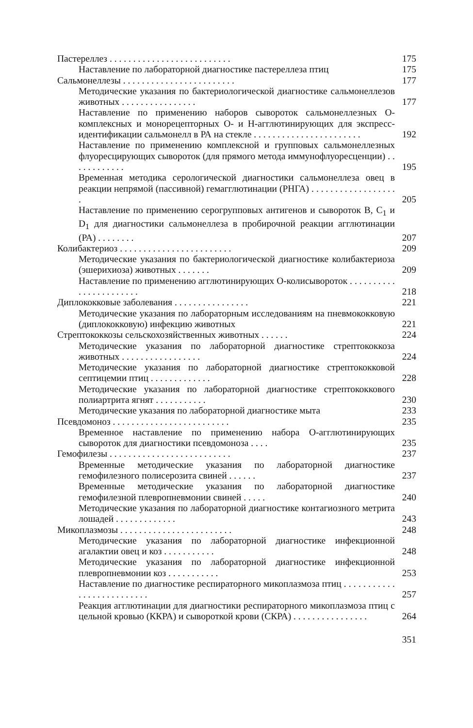Пастереллез . . . . . . . . . . . . . . . . . . . . . . . . . .
175
Наставление по лабораторной диагностике пастереллеза птиц
175
Сальмонеллезы . . . . . . . . . . . . . . . . . . . . . . . .
177
Методические указания по бактериологической диагностике сальмонеллезов животных . . . . . . . . . . . . . . . .
177
Наставление по применению наборов сывороток сальмонеллезных О-комплексных и монорецепторных О- и Н-агглютинирующих для экспресс-идентификации сальмонелл в РА на стекле . . . . . . . . . . . . . . . . . . . . . . .
192
Наставление по применению комплексной и групповых сальмонеллезных флуоресцирующих сывороток (для прямого метода иммунофлуоресценции) . . . . . . . . . . . .
195
Временная методика серологической диагностики сальмонеллеза овец в реакции непрямой (пассивной) гемагглютинации (РНГА) . . . . . . . . . . . . . . . . . . .
205
Наставление по применению серогрупповых антигенов и сывороток В, С<sub>1</sub> и D<sub>1</sub> для диагностики сальмонеллеза в пробирочной реакции агглютинации (РА) . . . . . . . .
207
Колибактериоз . . . . . . . . . . . . . . . . . . . . . . . .
209
Методические указания по бактериологической диагностике колибактериоза (эшерихиоза) животных . . . . . . .
209
Наставление по применению агглютинирующих О-колисывороток . . . . . . . . . . . . . . . . . . . . . . .
218
Диплококковые заболевания . . . . . . . . . . . . . . . .
221
Методические указания по лабораторным исследованиям на пневмококковую (диплококковую) инфекцию животных
221
Стрептококкозы сельскохозяйственных животных . . . . . .
224
Методические указания по лабораторной диагностике стрептококкоза животных . . . . . . . . . . . . . . . . .
224
Методические указания по лабораторной диагностике стрептококковой септицемии птиц . . . . . . . . . . . . .
228
Методические указания по лабораторной диагностике стрептококкового полиартрита ягнят . . . . . . . . . . .
230
Методические указания по лабораторной диагностике мыта
233
Псевдомоноз . . . . . . . . . . . . . . . . . . . . . . . . .
235
Временное наставление по применению набора О-агглютинирующих сывороток для диагностики псевдомоноза . . . .
235
Гемофилезы . . . . . . . . . . . . . . . . . . . . . . . . . .
237
Временные методические указания по лабораторной диагностике гемофилезного полисерозита свиней . . . . . .
237
Временные методические указания по лабораторной диагностике гемофилезной плевропневмонии свиней . . . . .
240
Методические указания по лабораторной диагностике контагиозного метрита лошадей . . . . . . . . . . . . .
243
Микоплазмозы . . . . . . . . . . . . . . . . . . . . . . . .
248
Методические указания по лабораторной диагностике инфекционной агалактии овец и коз . . . . . . . . . . .
248
Методические указания по лабораторной диагностике инфекционной плевропневмонии коз . . . . . . . . . . .
253
Наставление по диагностике респираторного микоплазмоза птиц . . . . . . . . . . . . . . . . . . . . . . . . . .
257
Реакция агглютинации для диагностики респираторного микоплазмоза птиц с цельной кровью (ККРА) и сывороткой крови (СКРА) . . . . . . . . . . . . . . . .
264
351